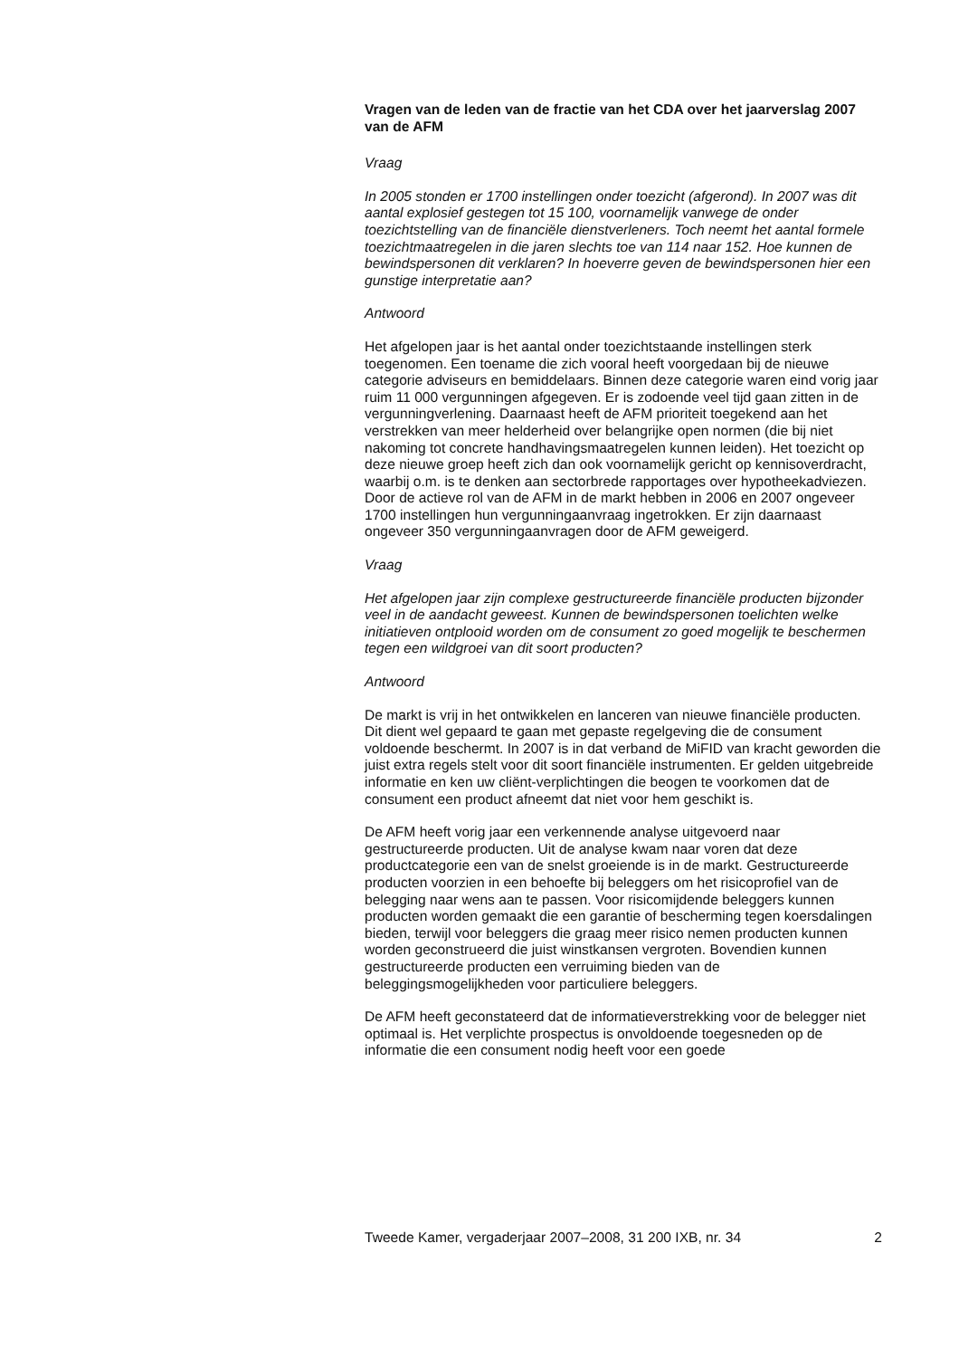Vragen van de leden van de fractie van het CDA over het jaarverslag 2007 van de AFM
Vraag
In 2005 stonden er 1700 instellingen onder toezicht (afgerond). In 2007 was dit aantal explosief gestegen tot 15 100, voornamelijk vanwege de onder toezichtstelling van de financiële dienstverleners. Toch neemt het aantal formele toezichtmaatregelen in die jaren slechts toe van 114 naar 152. Hoe kunnen de bewindspersonen dit verklaren? In hoeverre geven de bewindspersonen hier een gunstige interpretatie aan?
Antwoord
Het afgelopen jaar is het aantal onder toezichtstaande instellingen sterk toegenomen. Een toename die zich vooral heeft voorgedaan bij de nieuwe categorie adviseurs en bemiddelaars. Binnen deze categorie waren eind vorig jaar ruim 11 000 vergunningen afgegeven. Er is zodoende veel tijd gaan zitten in de vergunningverlening. Daarnaast heeft de AFM prioriteit toegekend aan het verstrekken van meer helderheid over belangrijke open normen (die bij niet nakoming tot concrete handhavingsmaatregelen kunnen leiden). Het toezicht op deze nieuwe groep heeft zich dan ook voornamelijk gericht op kennisoverdracht, waarbij o.m. is te denken aan sectorbrede rapportages over hypotheekadviezen. Door de actieve rol van de AFM in de markt hebben in 2006 en 2007 ongeveer 1700 instellingen hun vergunningaanvraag ingetrokken. Er zijn daarnaast ongeveer 350 vergunningaanvragen door de AFM geweigerd.
Vraag
Het afgelopen jaar zijn complexe gestructureerde financiële producten bijzonder veel in de aandacht geweest. Kunnen de bewindspersonen toelichten welke initiatieven ontplooid worden om de consument zo goed mogelijk te beschermen tegen een wildgroei van dit soort producten?
Antwoord
De markt is vrij in het ontwikkelen en lanceren van nieuwe financiële producten. Dit dient wel gepaard te gaan met gepaste regelgeving die de consument voldoende beschermt. In 2007 is in dat verband de MiFID van kracht geworden die juist extra regels stelt voor dit soort financiële instrumenten. Er gelden uitgebreide informatie en ken uw cliënt-verplichtingen die beogen te voorkomen dat de consument een product afneemt dat niet voor hem geschikt is.
De AFM heeft vorig jaar een verkennende analyse uitgevoerd naar gestructureerde producten. Uit de analyse kwam naar voren dat deze productcategorie een van de snelst groeiende is in de markt. Gestructureerde producten voorzien in een behoefte bij beleggers om het risicoprofiel van de belegging naar wens aan te passen. Voor risicomijdende beleggers kunnen producten worden gemaakt die een garantie of bescherming tegen koersdalingen bieden, terwijl voor beleggers die graag meer risico nemen producten kunnen worden geconstrueerd die juist winstkansen vergroten. Bovendien kunnen gestructureerde producten een verruiming bieden van de beleggingsmogelijkheden voor particuliere beleggers.
De AFM heeft geconstateerd dat de informatieverstrekking voor de belegger niet optimaal is. Het verplichte prospectus is onvoldoende toegesneden op de informatie die een consument nodig heeft voor een goede
Tweede Kamer, vergaderjaar 2007–2008, 31 200 IXB, nr. 34 2